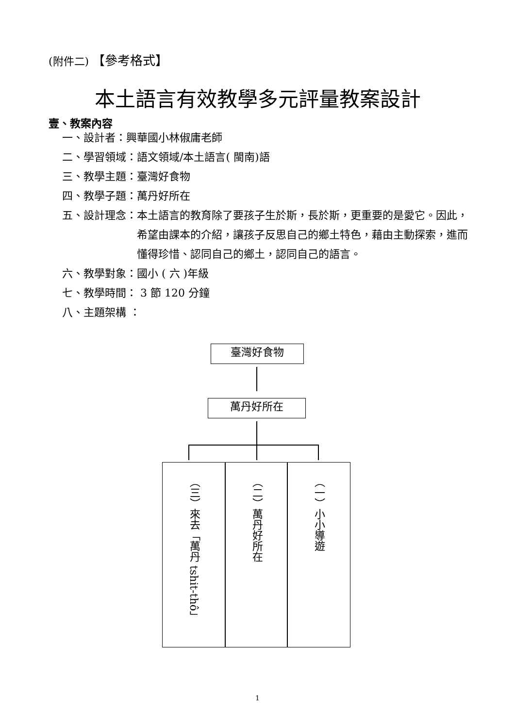(附件二) 【參考格式】
本土語言有效教學多元評量教案設計
壹、教案內容
一、設計者：興華國小林俶庸老師
二、學習領域：語文領域/本土語言( 閩南)語
三、教學主題：臺灣好食物
四、教學子題：萬丹好所在
五、設計理念： 本土語言的教育除了要孩子生於斯，長於斯，更重要的是愛它。因此，希望由課本的介紹，讓孩子反思自己的鄉土特色，藉由主動探索，進而懂得珍惜、認同自己的鄉土，認同自己的語言。
六、教學對象：國小 ( 六 )年級
七、教學時間： 3 節 120 分鐘
八、主題架構 ：
臺灣好食物
萬丹好所在
（三）來去「萬丹 tshit-thô」
（二）萬丹好所在 （一）小小導遊
1